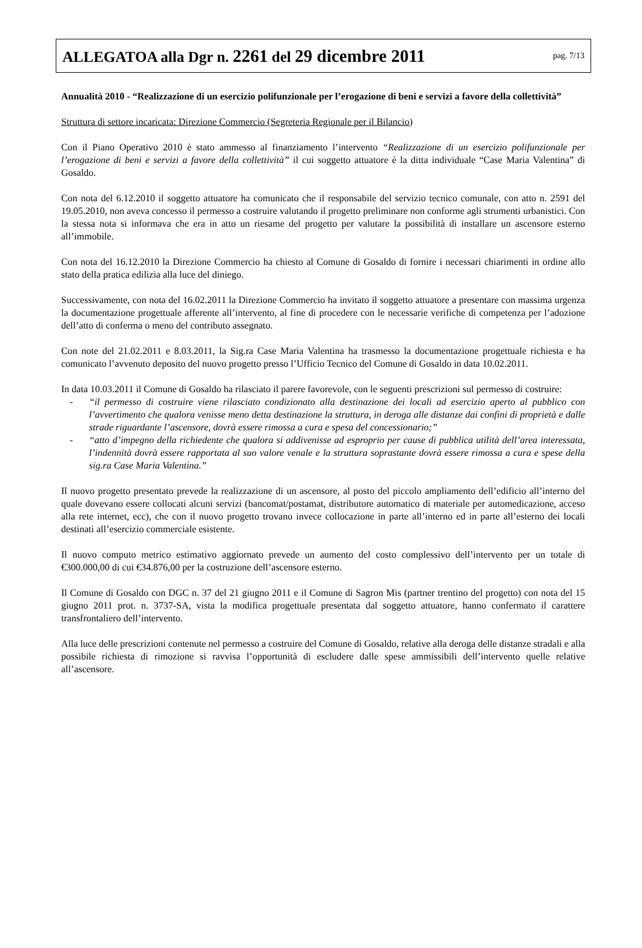ALLEGATOA alla Dgr n. 2261 del 29 dicembre 2011
pag. 7/13
Annualità 2010 - “Realizzazione di un esercizio polifunzionale per l’erogazione di beni e servizi a favore della collettività”
Struttura di settore incaricata: Direzione Commercio (Segreteria Regionale per il Bilancio)
Con il Piano Operativo 2010 è stato ammesso al finanziamento l’intervento “Realizzazione di un esercizio polifunzionale per l’erogazione di beni e servizi a favore della collettività” il cui soggetto attuatore è la ditta individuale “Case Maria Valentina” di Gosaldo.
Con nota del 6.12.2010 il soggetto attuatore ha comunicato che il responsabile del servizio tecnico comunale, con atto n. 2591 del 19.05.2010, non aveva concesso il permesso a costruire valutando il progetto preliminare non conforme agli strumenti urbanistici. Con la stessa nota si informava che era in atto un riesame del progetto per valutare la possibilità di installare un ascensore esterno all’immobile.
Con nota del 16.12.2010 la Direzione Commercio ha chiesto al Comune di Gosaldo di fornire i necessari chiarimenti in ordine allo stato della pratica edilizia alla luce del diniego.
Successivamente, con nota del 16.02.2011 la Direzione Commercio ha invitato il soggetto attuatore a presentare con massima urgenza la documentazione progettuale afferente all’intervento, al fine di procedere con le necessarie verifiche di competenza per l’adozione dell’atto di conferma o meno del contributo assegnato.
Con note del 21.02.2011 e 8.03.2011, la Sig.ra Case Maria Valentina ha trasmesso la documentazione progettuale richiesta e ha comunicato l’avvenuto deposito del nuovo progetto presso l’Ufficio Tecnico del Comune di Gosaldo in data 10.02.2011.
In data 10.03.2011 il Comune di Gosaldo ha rilasciato il parere favorevole, con le seguenti prescrizioni sul permesso di costruire:
- “il permesso di costruire viene rilasciato condizionato alla destinazione dei locali ad esercizio aperto al pubblico con l’avvertimento che qualora venisse meno detta destinazione la struttura, in deroga alle distanze dai confini di proprietà e dalle strade riguardante l’ascensore, dovrà essere rimossa a cura e spesa del concessionario;”
- “atto d’impegno della richiedente che qualora si addivenisse ad esproprio per cause di pubblica utilità dell’area interessata, l’indennità dovrà essere rapportata al suo valore venale e la struttura soprastante dovrà essere rimossa a cura e spese della sig.ra Case Maria Valentina.”
Il nuovo progetto presentato prevede la realizzazione di un ascensore, al posto del piccolo ampliamento dell’edificio all’interno del quale dovevano essere collocati alcuni servizi (bancomat/postamat, distributore automatico di materiale per automedicazione, acceso alla rete internet, ecc), che con il nuovo progetto trovano invece collocazione in parte all’interno ed in parte all’esterno dei locali destinati all’esercizio commerciale esistente.
Il nuovo computo metrico estimativo aggiornato prevede un aumento del costo complessivo dell’intervento per un totale di €300.000,00 di cui €34.876,00 per la costruzione dell’ascensore esterno.
Il Comune di Gosaldo con DGC n. 37 del 21 giugno 2011 e il Comune di Sagron Mis (partner trentino del progetto) con nota del 15 giugno 2011 prot. n. 3737-SA, vista la modifica progettuale presentata dal soggetto attuatore, hanno confermato il carattere transfrontaliero dell’intervento.
Alla luce delle prescrizioni contenute nel permesso a costruire del Comune di Gosaldo, relative alla deroga delle distanze stradali e alla possibile richiesta di rimozione si ravvisa l’opportunità di escludere dalle spese ammissibili dell’intervento quelle relative all’ascensore.